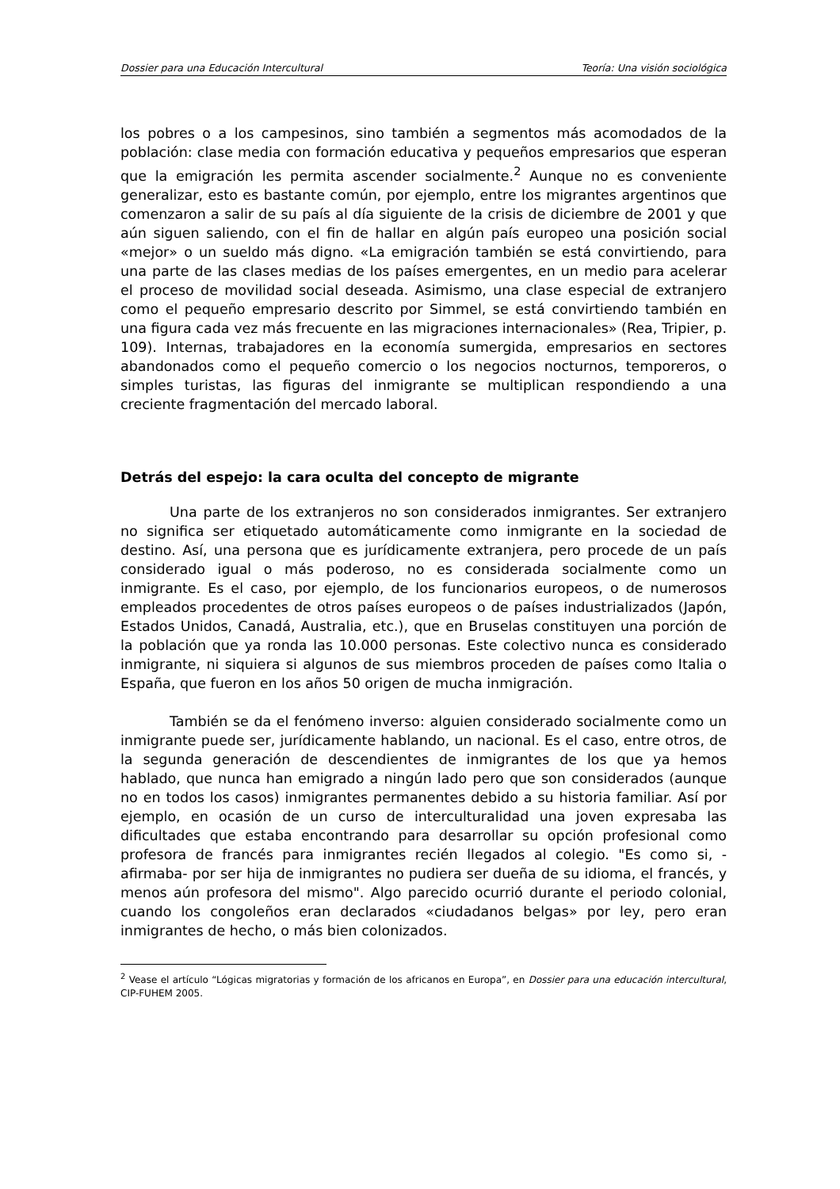Dossier para una Educación Intercultural Teoría: Una visión sociológica
los pobres o a los campesinos, sino también a segmentos más acomodados de la población: clase media con formación educativa y pequeños empresarios que esperan que la emigración les permita ascender socialmente.<sup>2</sup> Aunque no es conveniente generalizar, esto es bastante común, por ejemplo, entre los migrantes argentinos que comenzaron a salir de su país al día siguiente de la crisis de diciembre de 2001 y que aún siguen saliendo, con el fin de hallar en algún país europeo una posición social «mejor» o un sueldo más digno. «La emigración también se está convirtiendo, para una parte de las clases medias de los países emergentes, en un medio para acelerar el proceso de movilidad social deseada. Asimismo, una clase especial de extranjero como el pequeño empresario descrito por Simmel, se está convirtiendo también en una figura cada vez más frecuente en las migraciones internacionales» (Rea, Tripier, p. 109). Internas, trabajadores en la economía sumergida, empresarios en sectores abandonados como el pequeño comercio o los negocios nocturnos, temporeros, o simples turistas, las figuras del inmigrante se multiplican respondiendo a una creciente fragmentación del mercado laboral.
Detrás del espejo: la cara oculta del concepto de migrante
Una parte de los extranjeros no son considerados inmigrantes. Ser extranjero no significa ser etiquetado automáticamente como inmigrante en la sociedad de destino. Así, una persona que es jurídicamente extranjera, pero procede de un país considerado igual o más poderoso, no es considerada socialmente como un inmigrante. Es el caso, por ejemplo, de los funcionarios europeos, o de numerosos empleados procedentes de otros países europeos o de países industrializados (Japón, Estados Unidos, Canadá, Australia, etc.), que en Bruselas constituyen una porción de la población que ya ronda las 10.000 personas. Este colectivo nunca es considerado inmigrante, ni siquiera si algunos de sus miembros proceden de países como Italia o España, que fueron en los años 50 origen de mucha inmigración.
También se da el fenómeno inverso: alguien considerado socialmente como un inmigrante puede ser, jurídicamente hablando, un nacional. Es el caso, entre otros, de la segunda generación de descendientes de inmigrantes de los que ya hemos hablado, que nunca han emigrado a ningún lado pero que son considerados (aunque no en todos los casos) inmigrantes permanentes debido a su historia familiar. Así por ejemplo, en ocasión de un curso de interculturalidad una joven expresaba las dificultades que estaba encontrando para desarrollar su opción profesional como profesora de francés para inmigrantes recién llegados al colegio. "Es como si, -afirmaba- por ser hija de inmigrantes no pudiera ser dueña de su idioma, el francés, y menos aún profesora del mismo". Algo parecido ocurrió durante el periodo colonial, cuando los congoleños eran declarados «ciudadanos belgas» por ley, pero eran inmigrantes de hecho, o más bien colonizados.
<sup>2</sup> Vease el artículo “Lógicas migratorias y formación de los africanos en Europa”, en Dossier para una educación intercultural, CIP-FUHEM 2005.